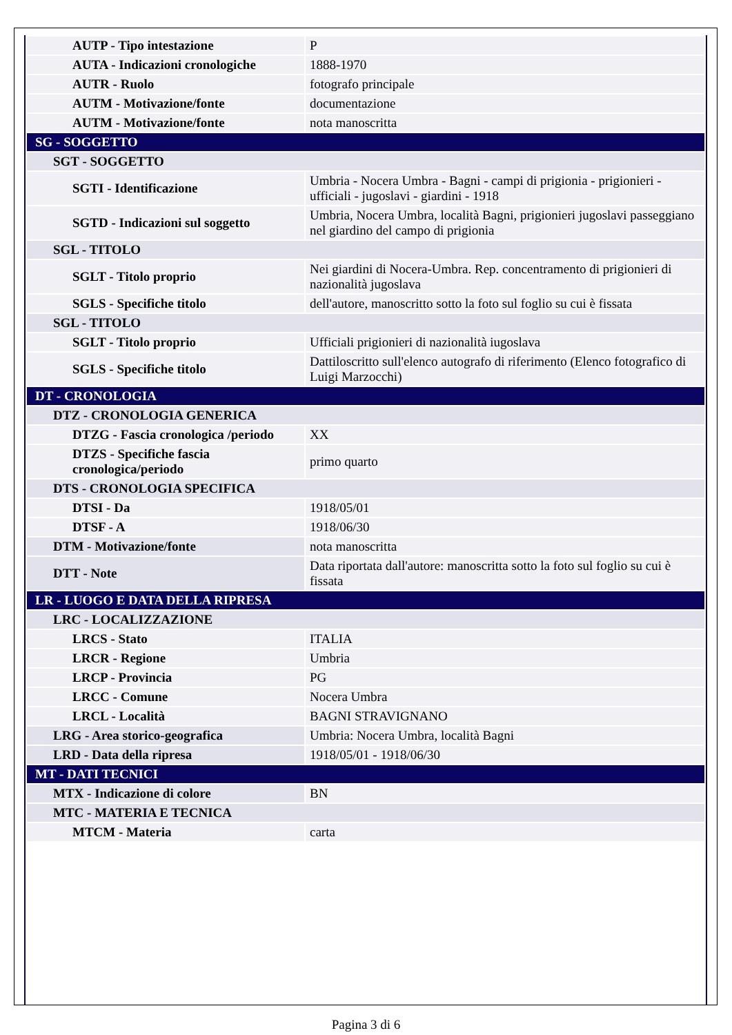| AUTP - Tipo intestazione | P |
| AUTA - Indicazioni cronologiche | 1888-1970 |
| AUTR - Ruolo | fotografo principale |
| AUTM - Motivazione/fonte | documentazione |
| AUTM - Motivazione/fonte | nota manoscritta |
| SG - SOGGETTO | |
| SGT - SOGGETTO | |
| SGTI - Identificazione | Umbria - Nocera Umbra - Bagni - campi di prigionia - prigionieri - ufficiali - jugoslavi - giardini - 1918 |
| SGTD - Indicazioni sul soggetto | Umbria, Nocera Umbra, località Bagni, prigionieri jugoslavi passeggiano nel giardino del campo di prigionia |
| SGL - TITOLO | |
| SGLT - Titolo proprio | Nei giardini di Nocera-Umbra. Rep. concentramento di prigionieri di nazionalità jugoslava |
| SGLS - Specifiche titolo | dell'autore, manoscritto sotto la foto sul foglio su cui è fissata |
| SGL - TITOLO | |
| SGLT - Titolo proprio | Ufficiali prigionieri di nazionalità iugoslava |
| SGLS - Specifiche titolo | Dattiloscritto sull'elenco autografo di riferimento (Elenco fotografico di Luigi Marzocchi) |
| DT - CRONOLOGIA | |
| DTZ - CRONOLOGIA GENERICA | |
| DTZG - Fascia cronologica /periodo | XX |
| DTZS - Specifiche fascia cronologica/periodo | primo quarto |
| DTS - CRONOLOGIA SPECIFICA | |
| DTSI - Da | 1918/05/01 |
| DTSF - A | 1918/06/30 |
| DTM - Motivazione/fonte | nota manoscritta |
| DTT - Note | Data riportata dall'autore: manoscritta sotto la foto sul foglio su cui è fissata |
| LR - LUOGO E DATA DELLA RIPRESA | |
| LRC - LOCALIZZAZIONE | |
| LRCS - Stato | ITALIA |
| LRCR - Regione | Umbria |
| LRCP - Provincia | PG |
| LRCC - Comune | Nocera Umbra |
| LRCL - Località | BAGNI STRAVIGNANO |
| LRG - Area storico-geografica | Umbria: Nocera Umbra, località Bagni |
| LRD - Data della ripresa | 1918/05/01 - 1918/06/30 |
| MT - DATI TECNICI | |
| MTX - Indicazione di colore | BN |
| MTC - MATERIA E TECNICA | |
| MTCM - Materia | carta |
Pagina 3 di 6